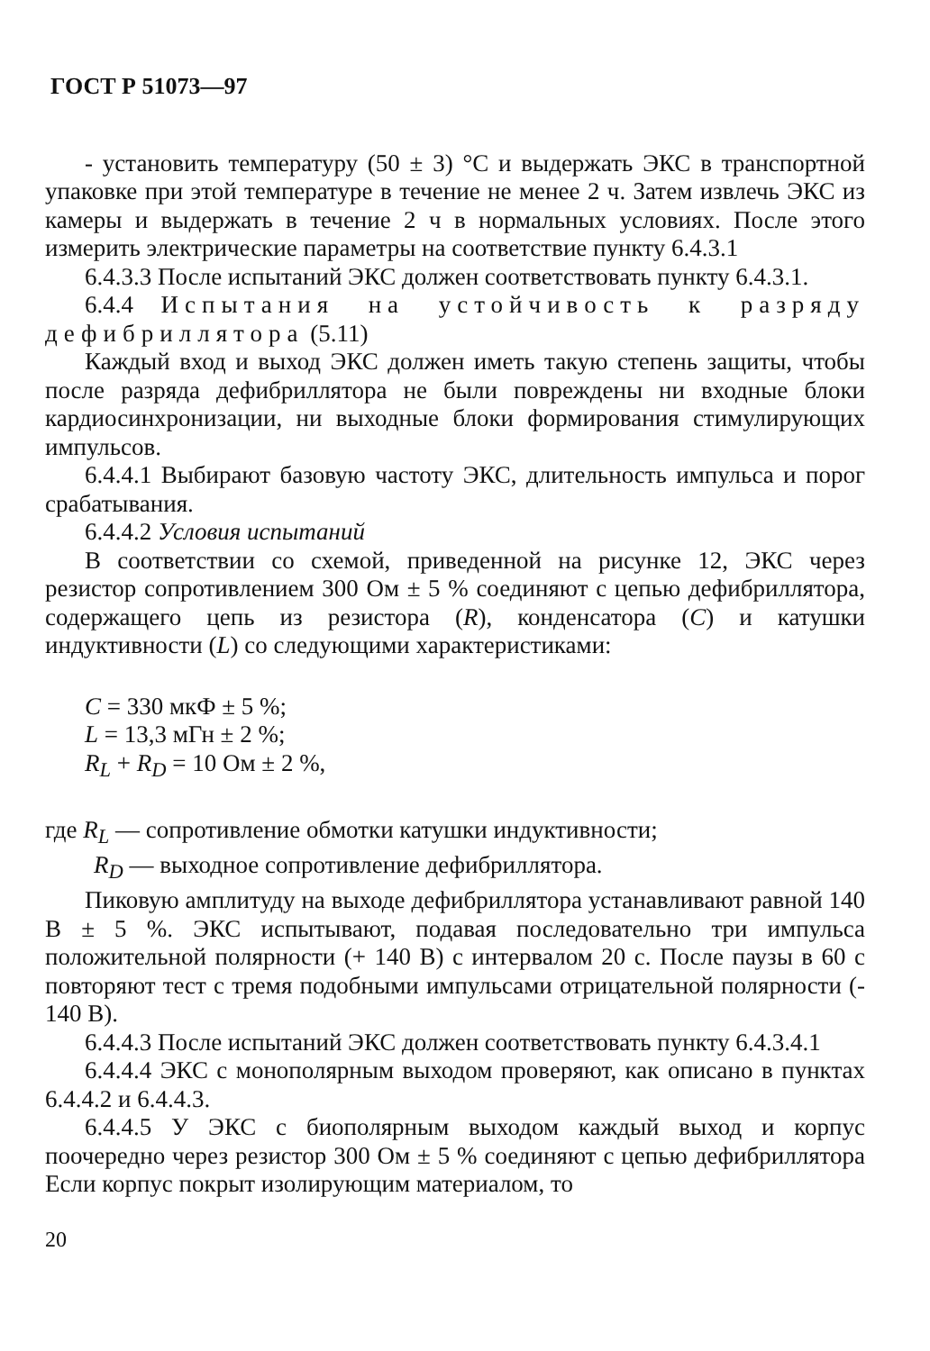ГОСТ Р 51073—97
- установить температуру (50 ± 3) °С и выдержать ЭКС в транспортной упаковке при этой температуре в течение не менее 2 ч. Затем извлечь ЭКС из камеры и выдержать в течение 2 ч в нормальных условиях. После этого измерить электрические параметры на соответствие пункту 6.4.3.1
6.4.3.3 После испытаний ЭКС должен соответствовать пункту 6.4.3.1.
6.4.4 Испытания на устойчивость к разряду дефибриллятора (5.11)
Каждый вход и выход ЭКС должен иметь такую степень защиты, чтобы после разряда дефибриллятора не были повреждены ни входные блоки кардиосинхронизации, ни выходные блоки формирования стимулирующих импульсов.
6.4.4.1 Выбирают базовую частоту ЭКС, длительность импульса и порог срабатывания.
6.4.4.2 Условия испытаний
В соответствии со схемой, приведенной на рисунке 12, ЭКС через резистор сопротивлением 300 Ом ± 5 % соединяют с цепью дефибриллятора, содержащего цепь из резистора (R), конденсатора (C) и катушки индуктивности (L) со следующими характеристиками:
C = 330 мкФ ± 5 %;
L = 13,3 мГн ± 2 %;
R<sub>L</sub> + R<sub>D</sub> = 10 Ом ± 2 %,
где R<sub>L</sub> — сопротивление обмотки катушки индуктивности;
R<sub>D</sub> — выходное сопротивление дефибриллятора.
Пиковую амплитуду на выходе дефибриллятора устанавливают равной 140 В ± 5 %. ЭКС испытывают, подавая последовательно три импульса положительной полярности (+ 140 В) с интервалом 20 с. После паузы в 60 с повторяют тест с тремя подобными импульсами отрицательной полярности (- 140 В).
6.4.4.3 После испытаний ЭКС должен соответствовать пункту 6.4.3.4.1
6.4.4.4 ЭКС с монополярным выходом проверяют, как описано в пунктах 6.4.4.2 и 6.4.4.3.
6.4.4.5 У ЭКС с биополярным выходом каждый выход и корпус поочередно через резистор 300 Ом ± 5 % соединяют с цепью дефибриллятора Если корпус покрыт изолирующим материалом, то
20